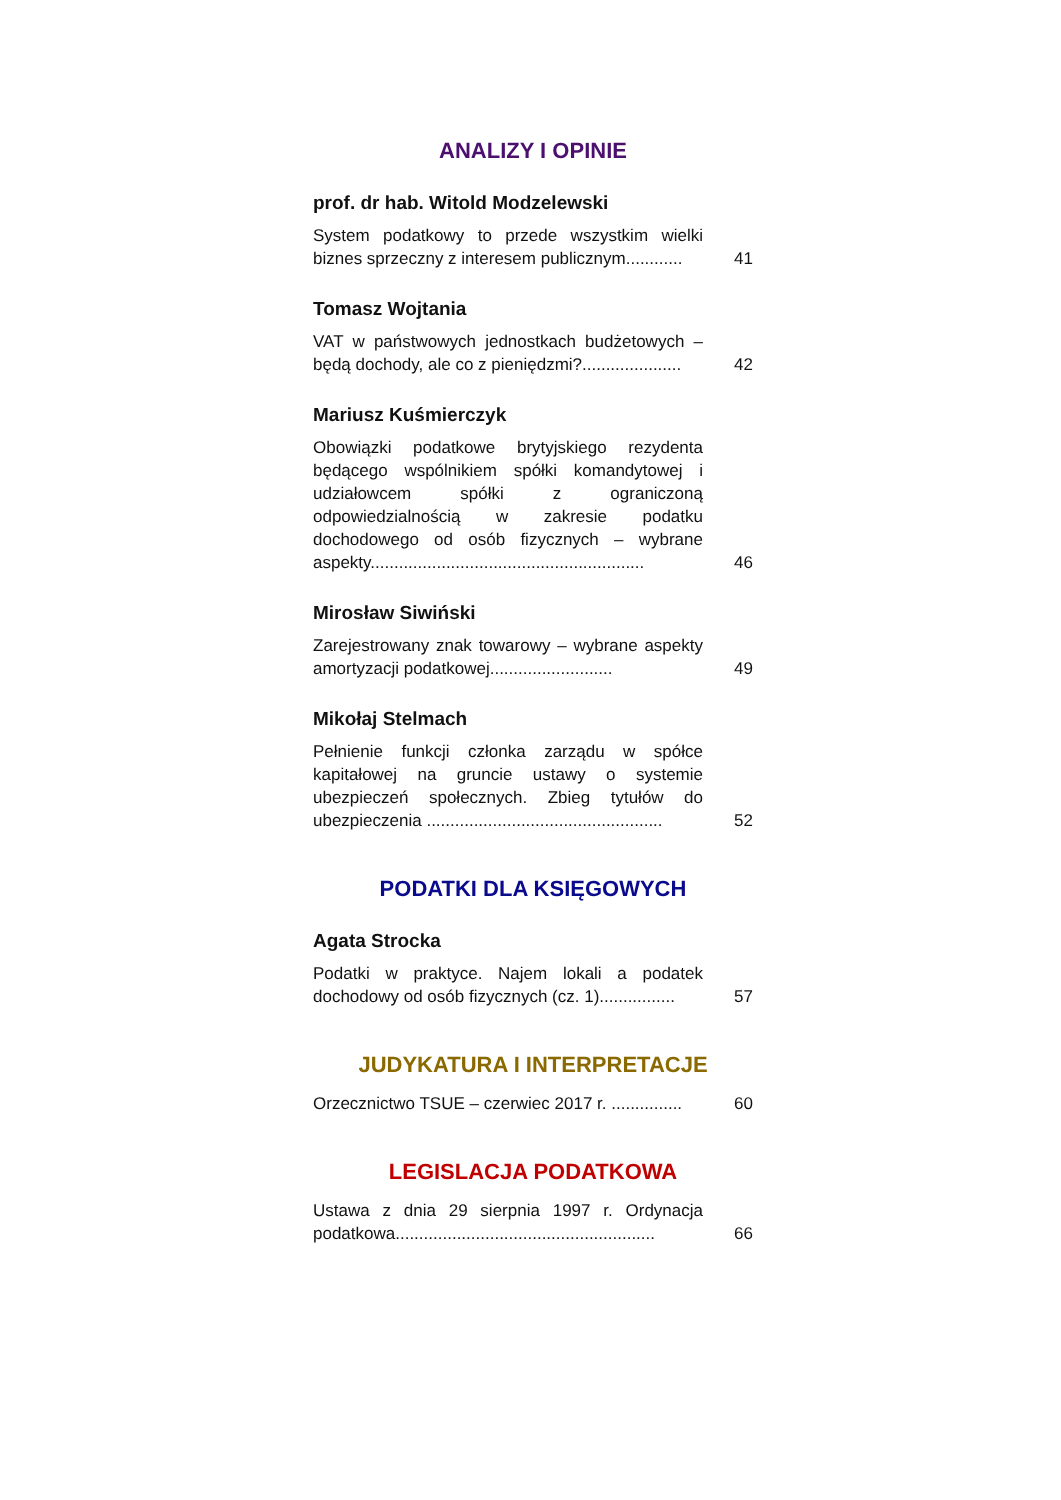ANALIZY I OPINIE
prof. dr hab. Witold Modzelewski
System podatkowy to przede wszystkim wielki biznes sprzeczny z interesem publicznym............
41
Tomasz Wojtania
VAT w państwowych jednostkach budżetowych – będą dochody, ale co z pieniędzmi?.....................
42
Mariusz Kuśmierczyk
Obowiązki podatkowe brytyjskiego rezydenta będącego wspólnikiem spółki komandytowej i udziałowcem spółki z ograniczoną odpowiedzialnością w zakresie podatku dochodowego od osób fizycznych – wybrane aspekty..........................................................
46
Mirosław Siwiński
Zarejestrowany znak towarowy – wybrane aspekty amortyzacji podatkowej..........................
49
Mikołaj Stelmach
Pełnienie funkcji członka zarządu w spółce kapitałowej na gruncie ustawy o systemie ubezpieczeń społecznych. Zbieg tytułów do ubezpieczenia ..................................................
52
PODATKI DLA KSIĘGOWYCH
Agata Strocka
Podatki w praktyce. Najem lokali a podatek dochodowy od osób fizycznych (cz. 1)................
57
JUDYKATURA I INTERPRETACJE
Orzecznictwo TSUE – czerwiec 2017 r. ...............
60
LEGISLACJA PODATKOWA
Ustawa z dnia 29 sierpnia 1997 r. Ordynacja podatkowa.......................................................
66